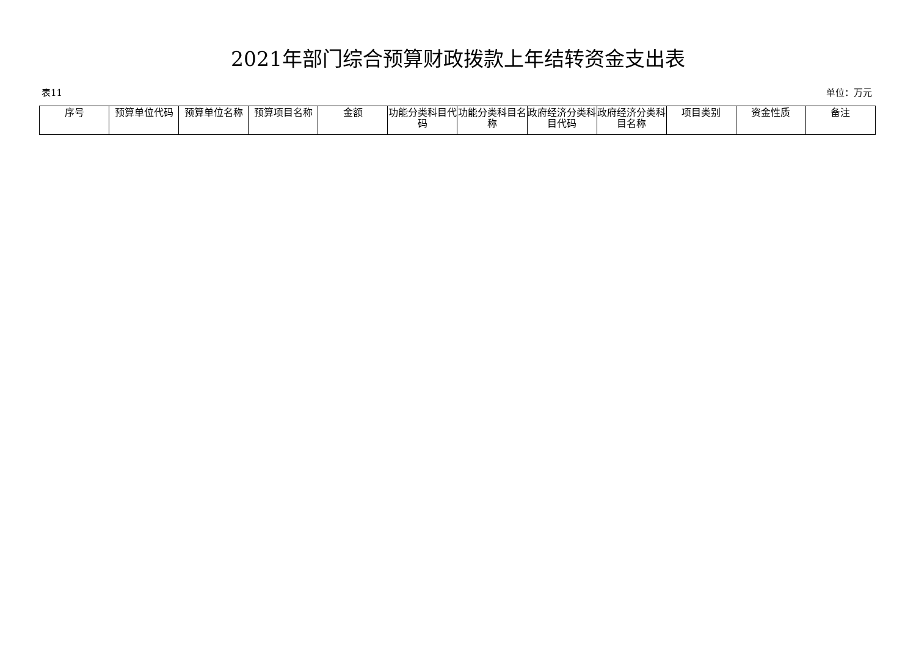2021年部门综合预算财政拨款上年结转资金支出表
表11 单位：万元
| 序号 | 预算单位代码 | 预算单位名称 | 预算项目名称 | 金额 | 功能分类科目代码 | 功能分类科目名称 | 政府经济分类科目代码 | 政府经济分类科目名称 | 项目类别 | 资金性质 | 备注 |
| --- | --- | --- | --- | --- | --- | --- | --- | --- | --- | --- | --- |